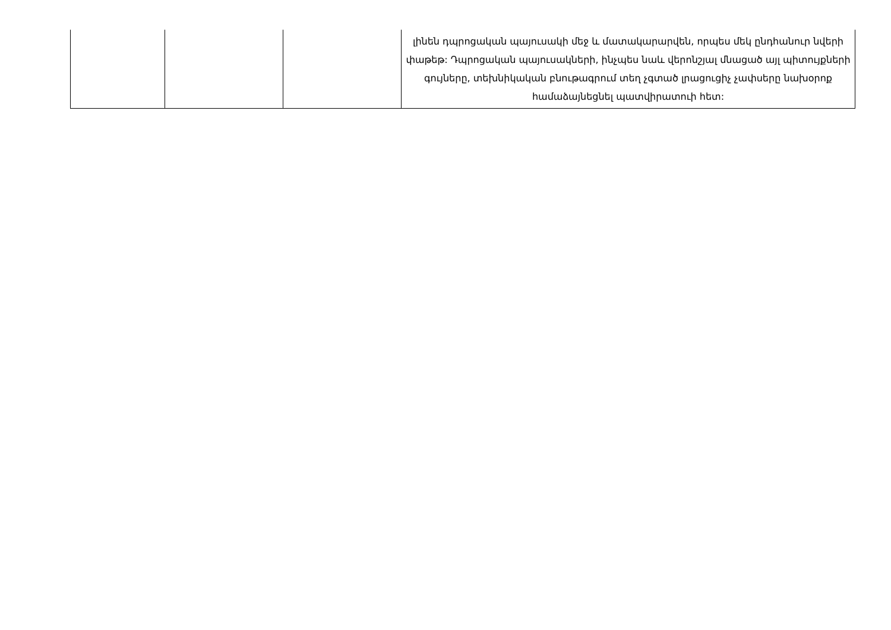| | | | լինեն դպրոցական պայուսակի մեջ և մատակարարվեն, որպես մեկ ընդհանուր նվերի փաթեթ: Դպրոցական պայուսակների, ինչպես նաև վերոնշյալ մնացած այլ պիտույքների գույները, տեխնիկական բնութագրում տեղ չգտած լրացուցիչ չափսերը նախօրոք համաձայնեցնել պատվիրատուի հետ: |